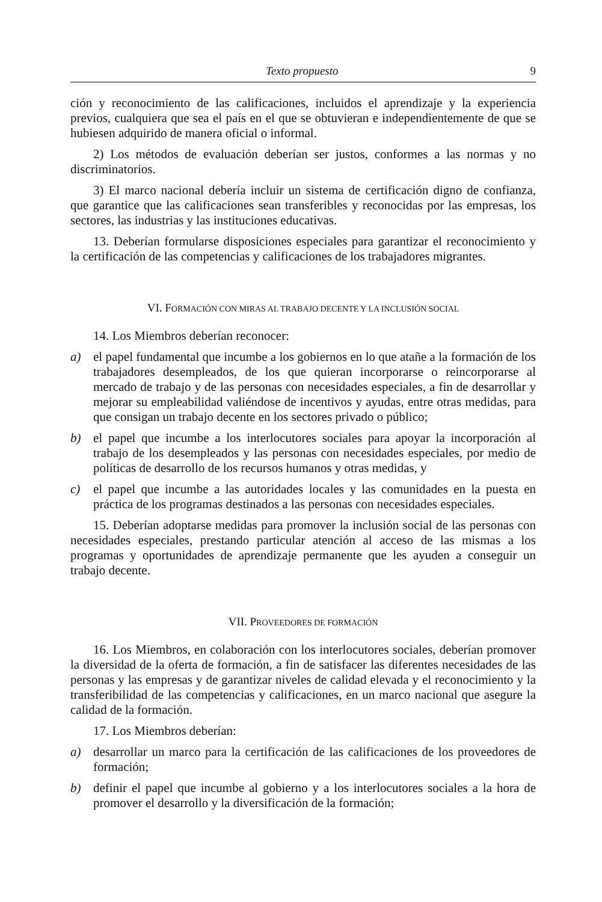Texto propuesto 9
ción y reconocimiento de las calificaciones, incluidos el aprendizaje y la experiencia previos, cualquiera que sea el país en el que se obtuvieran e independientemente de que se hubiesen adquirido de manera oficial o informal.
2) Los métodos de evaluación deberían ser justos, conformes a las normas y no discriminatorios.
3) El marco nacional debería incluir un sistema de certificación digno de confianza, que garantice que las calificaciones sean transferibles y reconocidas por las empresas, los sectores, las industrias y las instituciones educativas.
13. Deberían formularse disposiciones especiales para garantizar el reconocimiento y la certificación de las competencias y calificaciones de los trabajadores migrantes.
VI. FORMACIÓN CON MIRAS AL TRABAJO DECENTE Y LA INCLUSIÓN SOCIAL
14. Los Miembros deberían reconocer:
a) el papel fundamental que incumbe a los gobiernos en lo que atañe a la formación de los trabajadores desempleados, de los que quieran incorporarse o reincorporarse al mercado de trabajo y de las personas con necesidades especiales, a fin de desarrollar y mejorar su empleabilidad valiéndose de incentivos y ayudas, entre otras medidas, para que consigan un trabajo decente en los sectores privado o público;
b) el papel que incumbe a los interlocutores sociales para apoyar la incorporación al trabajo de los desempleados y las personas con necesidades especiales, por medio de políticas de desarrollo de los recursos humanos y otras medidas, y
c) el papel que incumbe a las autoridades locales y las comunidades en la puesta en práctica de los programas destinados a las personas con necesidades especiales.
15. Deberían adoptarse medidas para promover la inclusión social de las personas con necesidades especiales, prestando particular atención al acceso de las mismas a los programas y oportunidades de aprendizaje permanente que les ayuden a conseguir un trabajo decente.
VII. PROVEEDORES DE FORMACIÓN
16. Los Miembros, en colaboración con los interlocutores sociales, deberían promover la diversidad de la oferta de formación, a fin de satisfacer las diferentes necesidades de las personas y las empresas y de garantizar niveles de calidad elevada y el reconocimiento y la transferibilidad de las competencias y calificaciones, en un marco nacional que asegure la calidad de la formación.
17. Los Miembros deberían:
a) desarrollar un marco para la certificación de las calificaciones de los proveedores de formación;
b) definir el papel que incumbe al gobierno y a los interlocutores sociales a la hora de promover el desarrollo y la diversificación de la formación;